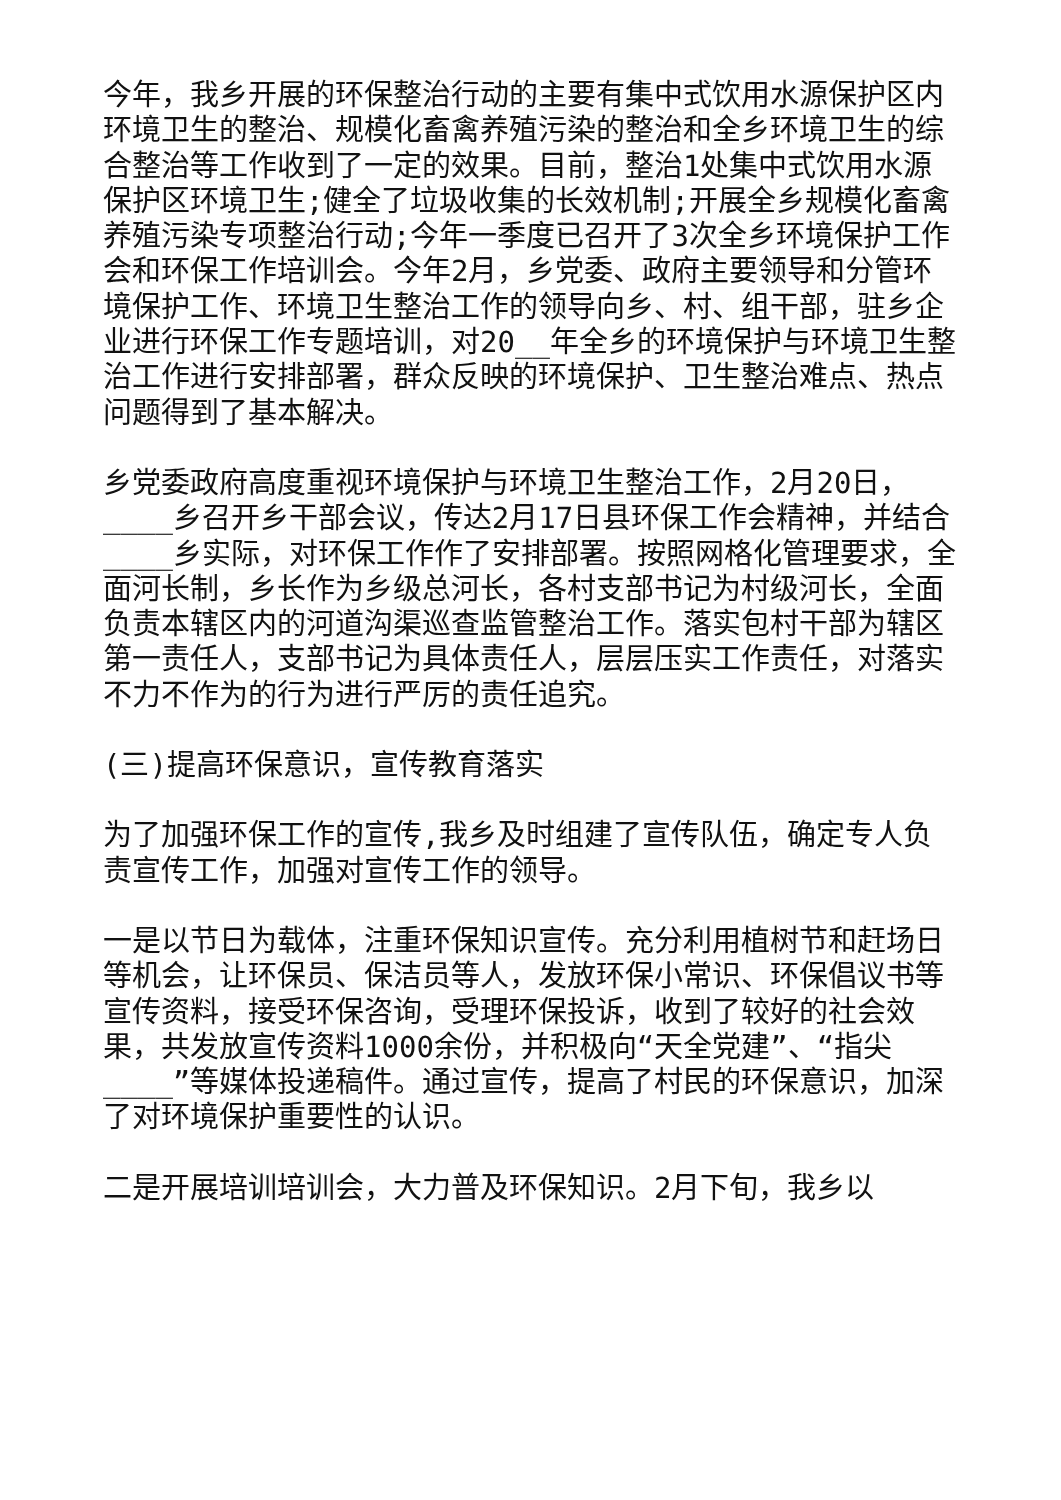今年，我乡开展的环保整治行动的主要有集中式饮用水源保护区内环境卫生的整治、规模化畜禽养殖污染的整治和全乡环境卫生的综合整治等工作收到了一定的效果。目前，整治1处集中式饮用水源保护区环境卫生;健全了垃圾收集的长效机制;开展全乡规模化畜禽养殖污染专项整治行动;今年一季度已召开了3次全乡环境保护工作会和环保工作培训会。今年2月，乡党委、政府主要领导和分管环境保护工作、环境卫生整治工作的领导向乡、村、组干部，驻乡企业进行环保工作专题培训，对20__年全乡的环境保护与环境卫生整治工作进行安排部署，群众反映的环境保护、卫生整治难点、热点问题得到了基本解决。
乡党委政府高度重视环境保护与环境卫生整治工作，2月20日，____乡召开乡干部会议，传达2月17日县环保工作会精神，并结合____乡实际，对环保工作作了安排部署。按照网格化管理要求，全面河长制，乡长作为乡级总河长，各村支部书记为村级河长，全面负责本辖区内的河道沟渠巡查监管整治工作。落实包村干部为辖区第一责任人，支部书记为具体责任人，层层压实工作责任，对落实不力不作为的行为进行严厉的责任追究。
(三)提高环保意识，宣传教育落实
为了加强环保工作的宣传,我乡及时组建了宣传队伍，确定专人负责宣传工作，加强对宣传工作的领导。
一是以节日为载体，注重环保知识宣传。充分利用植树节和赶场日等机会，让环保员、保洁员等人，发放环保小常识、环保倡议书等宣传资料，接受环保咨询，受理环保投诉，收到了较好的社会效果，共发放宣传资料1000余份，并积极向“天全党建”、“指尖____”等媒体投递稿件。通过宣传，提高了村民的环保意识，加深了对环境保护重要性的认识。
二是开展培训培训会，大力普及环保知识。2月下旬，我乡以